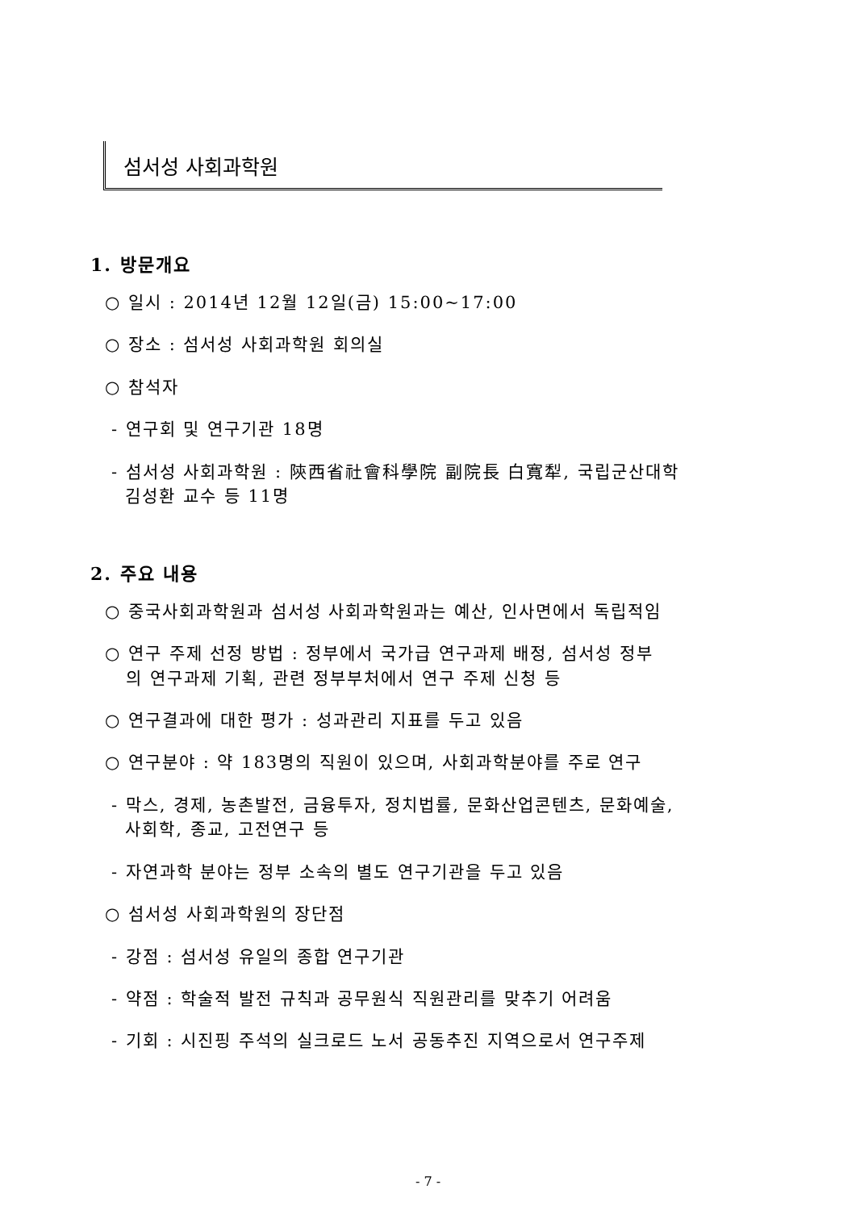섬서성 사회과학원
1. 방문개요
○ 일시 : 2014년 12월 12일(금) 15:00~17:00
○ 장소 : 섬서성 사회과학원 회의실
○ 참석자
- 연구회 및 연구기관 18명
- 섬서성 사회과학원 : 陝西省社會科學院 副院長 白寬犁, 국립군산대학
김성환 교수 등 11명
2. 주요 내용
○ 중국사회과학원과 섬서성 사회과학원과는 예산, 인사면에서 독립적임
○ 연구 주제 선정 방법 : 정부에서 국가급 연구과제 배정, 섬서성 정부
의 연구과제 기획, 관련 정부부처에서 연구 주제 신청 등
○ 연구결과에 대한 평가 : 성과관리 지표를 두고 있음
○ 연구분야 : 약 183명의 직원이 있으며, 사회과학분야를 주로 연구
- 막스, 경제, 농촌발전, 금융투자, 정치법률, 문화산업콘텐츠, 문화예술,
사회학, 종교, 고전연구 등
- 자연과학 분야는 정부 소속의 별도 연구기관을 두고 있음
○ 섬서성 사회과학원의 장단점
- 강점 : 섬서성 유일의 종합 연구기관
- 약점 : 학술적 발전 규칙과 공무원식 직원관리를 맞추기 어려움
- 기회 : 시진핑 주석의 실크로드 노서 공동추진 지역으로서 연구주제
- 7 -